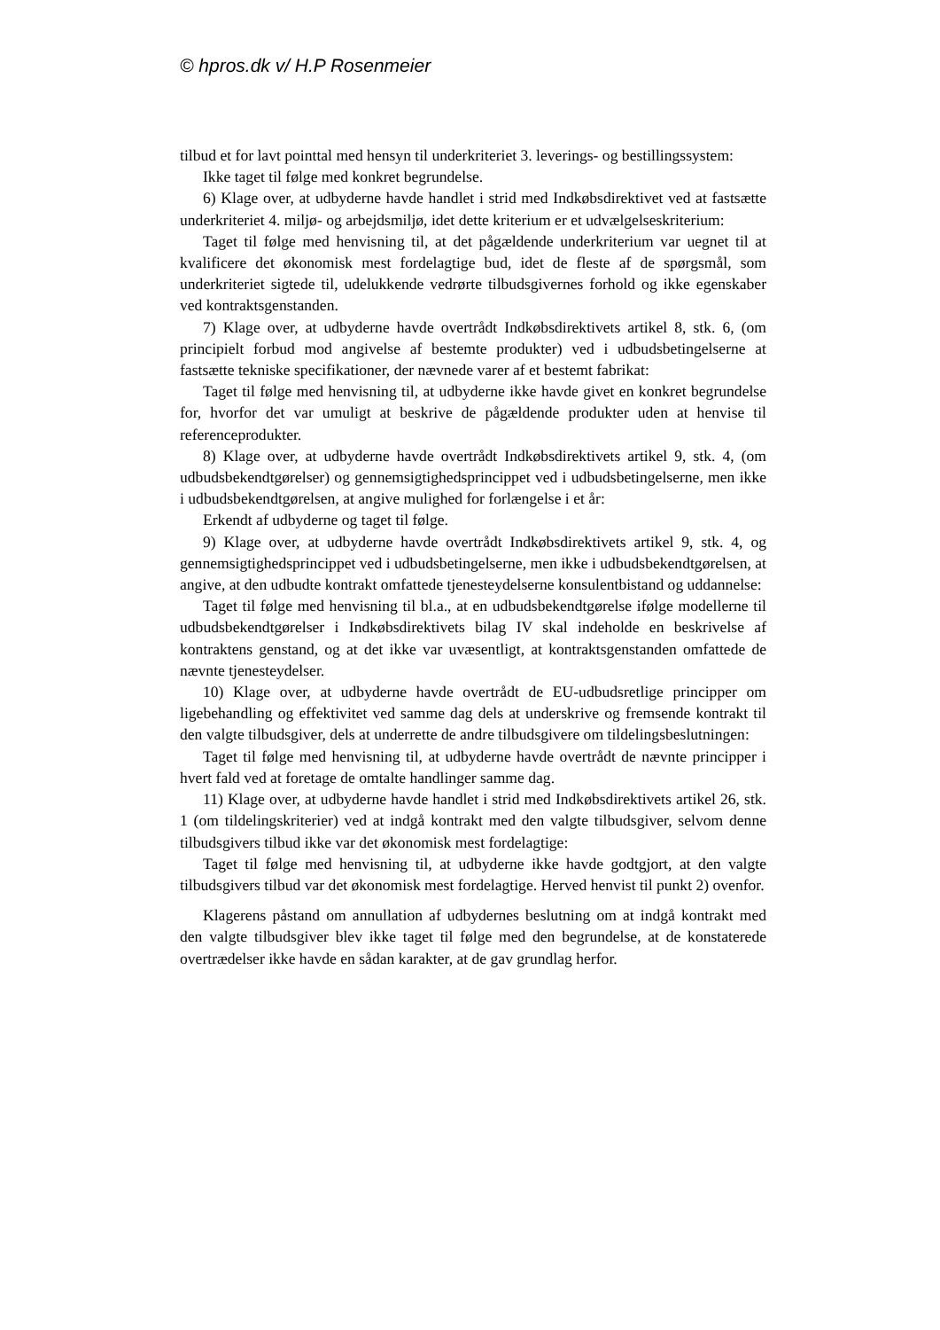© hpros.dk v/ H.P Rosenmeier
tilbud et for lavt pointtal med hensyn til underkriteriet 3. leverings- og bestillingssystem:
Ikke taget til følge med konkret begrundelse.
6) Klage over, at udbyderne havde handlet i strid med Indkøbsdirektivet ved at fastsætte underkriteriet 4. miljø- og arbejdsmiljø, idet dette kriterium er et udvælgelseskriterium:
Taget til følge med henvisning til, at det pågældende underkriterium var uegnet til at kvalificere det økonomisk mest fordelagtige bud, idet de fleste af de spørgsmål, som underkriteriet sigtede til, udelukkende vedrørte tilbudsgivernes forhold og ikke egenskaber ved kontraktsgenstanden.
7) Klage over, at udbyderne havde overtrådt Indkøbsdirektivets artikel 8, stk. 6, (om principielt forbud mod angivelse af bestemte produkter) ved i udbudsbetingelserne at fastsætte tekniske specifikationer, der nævnede varer af et bestemt fabrikat:
Taget til følge med henvisning til, at udbyderne ikke havde givet en konkret begrundelse for, hvorfor det var umuligt at beskrive de pågældende produkter uden at henvise til referenceprodukter.
8) Klage over, at udbyderne havde overtrådt Indkøbsdirektivets artikel 9, stk. 4, (om udbudsbekendtgørelser) og gennemsigtighedsprincippet ved i udbudsbetingelserne, men ikke i udbudsbekendtgørelsen, at angive mulighed for forlængelse i et år:
Erkendt af udbyderne og taget til følge.
9) Klage over, at udbyderne havde overtrådt Indkøbsdirektivets artikel 9, stk. 4, og gennemsigtighedsprincippet ved i udbudsbetingelserne, men ikke i udbudsbekendtgørelsen, at angive, at den udbudte kontrakt omfattede tjenesteydelserne konsulentbistand og uddannelse:
Taget til følge med henvisning til bl.a., at en udbudsbekendtgørelse ifølge modellerne til udbudsbekendtgørelser i Indkøbsdirektivets bilag IV skal indeholde en beskrivelse af kontraktens genstand, og at det ikke var uvæsentligt, at kontraktsgenstanden omfattede de nævnte tjenesteydelser.
10) Klage over, at udbyderne havde overtrådt de EU-udbudsretlige principper om ligebehandling og effektivitet ved samme dag dels at underskrive og fremsende kontrakt til den valgte tilbudsgiver, dels at underrette de andre tilbudsgivere om tildelingsbeslutningen:
Taget til følge med henvisning til, at udbyderne havde overtrådt de nævnte principper i hvert fald ved at foretage de omtalte handlinger samme dag.
11) Klage over, at udbyderne havde handlet i strid med Indkøbsdirektivets artikel 26, stk. 1 (om tildelingskriterier) ved at indgå kontrakt med den valgte tilbudsgiver, selvom denne tilbudsgivers tilbud ikke var det økonomisk mest fordelagtige:
Taget til følge med henvisning til, at udbyderne ikke havde godtgjort, at den valgte tilbudsgivers tilbud var det økonomisk mest fordelagtige. Herved henvist til punkt 2) ovenfor.
Klagerens påstand om annullation af udbydernes beslutning om at indgå kontrakt med den valgte tilbudsgiver blev ikke taget til følge med den begrundelse, at de konstaterede overtrædelser ikke havde en sådan karakter, at de gav grundlag herfor.